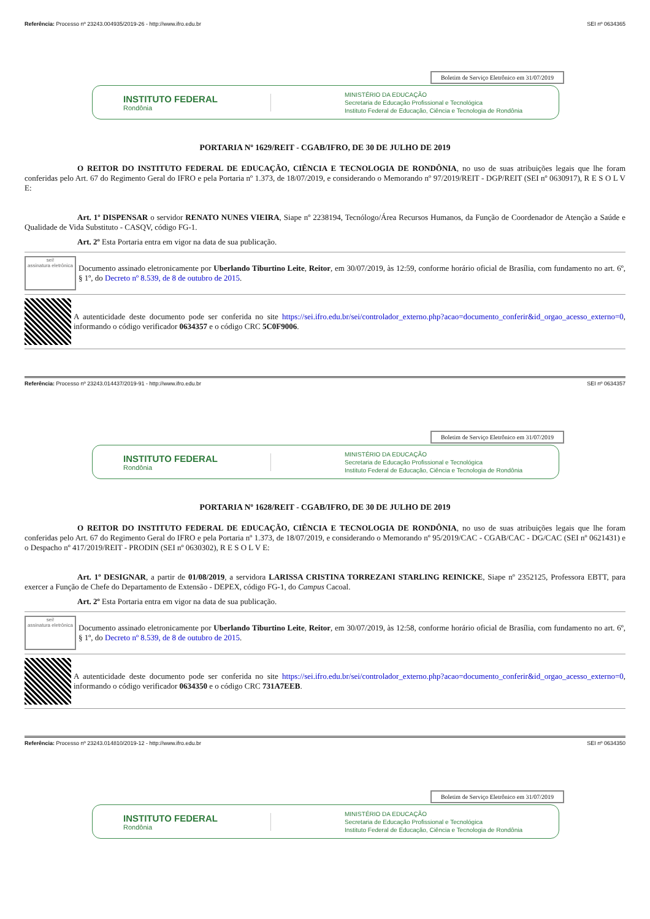Referência: Processo nº 23243.004935/2019-26 - http://www.ifro.edu.br SEI nº 0634365
Boletim de Serviço Eletrônico em 31/07/2019
INSTITUTO FEDERAL
Rondônia
MINISTÉRIO DA EDUCAÇÃO
Secretaria de Educação Profissional e Tecnológica
Instituto Federal de Educação, Ciência e Tecnologia de Rondônia
PORTARIA Nº 1629/REIT - CGAB/IFRO, DE 30 DE JULHO DE 2019
O REITOR DO INSTITUTO FEDERAL DE EDUCAÇÃO, CIÊNCIA E TECNOLOGIA DE RONDÔNIA, no uso de suas atribuições legais que lhe foram conferidas pelo Art. 67 do Regimento Geral do IFRO e pela Portaria nº 1.373, de 18/07/2019, e considerando o Memorando nº 97/2019/REIT - DGP/REIT (SEI nº 0630917), R E S O L V E:
Art. 1º DISPENSAR o servidor RENATO NUNES VIEIRA, Siape nº 2238194, Tecnólogo/Área Recursos Humanos, da Função de Coordenador de Atenção a Saúde e Qualidade de Vida Substituto - CASQV, código FG-1.
Art. 2º Esta Portaria entra em vigor na data de sua publicação.
sei!
assinatura eletrônica
Documento assinado eletronicamente por Uberlando Tiburtino Leite, Reitor, em 30/07/2019, às 12:59, conforme horário oficial de Brasília, com fundamento no art. 6º, § 1º, do Decreto nº 8.539, de 8 de outubro de 2015.
A autenticidade deste documento pode ser conferida no site https://sei.ifro.edu.br/sei/controlador_externo.php?acao=documento_conferir&id_orgao_acesso_externo=0, informando o código verificador 0634357 e o código CRC 5C0F9006.
Referência: Processo nº 23243.014437/2019-91 - http://www.ifro.edu.br SEI nº 0634357
Boletim de Serviço Eletrônico em 31/07/2019
INSTITUTO FEDERAL
Rondônia
MINISTÉRIO DA EDUCAÇÃO
Secretaria de Educação Profissional e Tecnológica
Instituto Federal de Educação, Ciência e Tecnologia de Rondônia
PORTARIA Nº 1628/REIT - CGAB/IFRO, DE 30 DE JULHO DE 2019
O REITOR DO INSTITUTO FEDERAL DE EDUCAÇÃO, CIÊNCIA E TECNOLOGIA DE RONDÔNIA, no uso de suas atribuições legais que lhe foram conferidas pelo Art. 67 do Regimento Geral do IFRO e pela Portaria nº 1.373, de 18/07/2019, e considerando o Memorando nº 95/2019/CAC - CGAB/CAC - DG/CAC (SEI nº 0621431) e o Despacho nº 417/2019/REIT - PRODIN (SEI nº 0630302), R E S O L V E:
Art. 1º DESIGNAR, a partir de 01/08/2019, a servidora LARISSA CRISTINA TORREZANI STARLING REINICKE, Siape nº 2352125, Professora EBTT, para exercer a Função de Chefe do Departamento de Extensão - DEPEX, código FG-1, do Campus Cacoal.
Art. 2º Esta Portaria entra em vigor na data de sua publicação.
sei!
assinatura eletrônica
Documento assinado eletronicamente por Uberlando Tiburtino Leite, Reitor, em 30/07/2019, às 12:58, conforme horário oficial de Brasília, com fundamento no art. 6º, § 1º, do Decreto nº 8.539, de 8 de outubro de 2015.
A autenticidade deste documento pode ser conferida no site https://sei.ifro.edu.br/sei/controlador_externo.php?acao=documento_conferir&id_orgao_acesso_externo=0, informando o código verificador 0634350 e o código CRC 731A7EEB.
Referência: Processo nº 23243.014810/2019-12 - http://www.ifro.edu.br SEI nº 0634350
Boletim de Serviço Eletrônico em 31/07/2019
INSTITUTO FEDERAL
Rondônia
MINISTÉRIO DA EDUCAÇÃO
Secretaria de Educação Profissional e Tecnológica
Instituto Federal de Educação, Ciência e Tecnologia de Rondônia